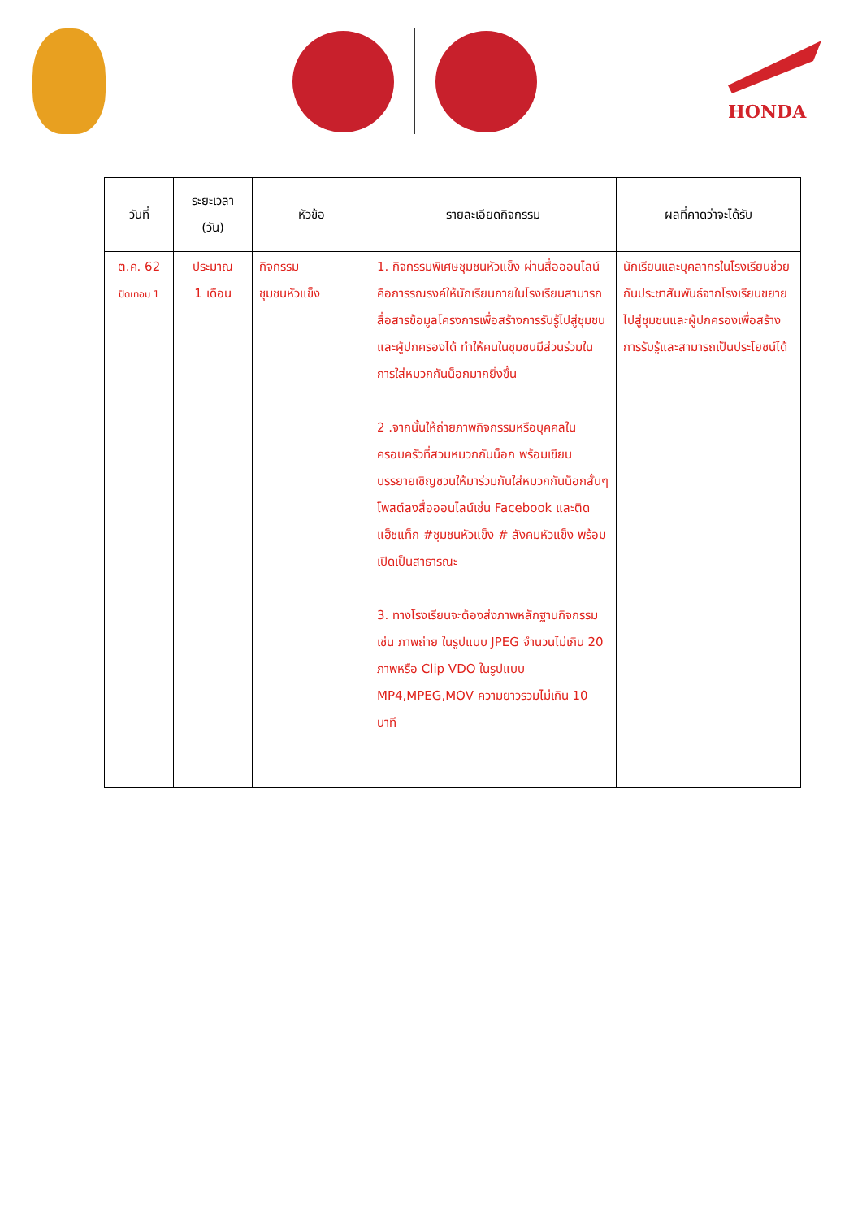HONDA
| วันที่ | ระยะเวลา (วัน) | หัวข้อ | รายละเอียดกิจกรรม | ผลที่คาดว่าจะได้รับ |
| --- | --- | --- | --- | --- |
| ต.ค. 62 ปิดเทอม 1 | ประมาณ 1 เดือน | กิจกรรม ชุมชนหัวแข็ง | 1. กิจกรรมพิเศษชุมชนหัวแข็ง ผ่านสื่อออนไลน์ คือการรณรงค์ให้นักเรียนภายในโรงเรียนสามารถสื่อสารข้อมูลโครงการเพื่อสร้างการรับรู้ไปสู่ชุมชนและผู้ปกครองได้ ทำให้คนในชุมชนมีส่วนร่วมในการใส่หมวกกันน็อกมากยิ่งขึ้น 2 .จากนั้นให้ถ่ายภาพกิจกรรมหรือบุคคลในครอบครัวที่สวมหมวกกันน็อก พร้อมเขียนบรรยายเชิญชวนให้มาร่วมกันใส่หมวกกันน็อกสั้นๆ โพสต์ลงสื่อออนไลน์เช่น Facebook และติดแฮ็ชแท็ก #ชุมชนหัวแข็ง # สังคมหัวแข็ง พร้อมเปิดเป็นสาธารณะ 3. ทางโรงเรียนจะต้องส่งภาพหลักฐานกิจกรรม เช่น ภาพถ่าย ในรูปแบบ JPEG จำนวนไม่เกิน 20 ภาพหรือ Clip VDO ในรูปแบบ MP4,MPEG,MOV ความยาวรวมไม่เกิน 10 นาที | นักเรียนและบุคลากรในโรงเรียนช่วยกันประชาสัมพันธ์จากโรงเรียนขยายไปสู่ชุมชนและผู้ปกครองเพื่อสร้างการรับรู้และสามารถเป็นประโยชน์ได้ |